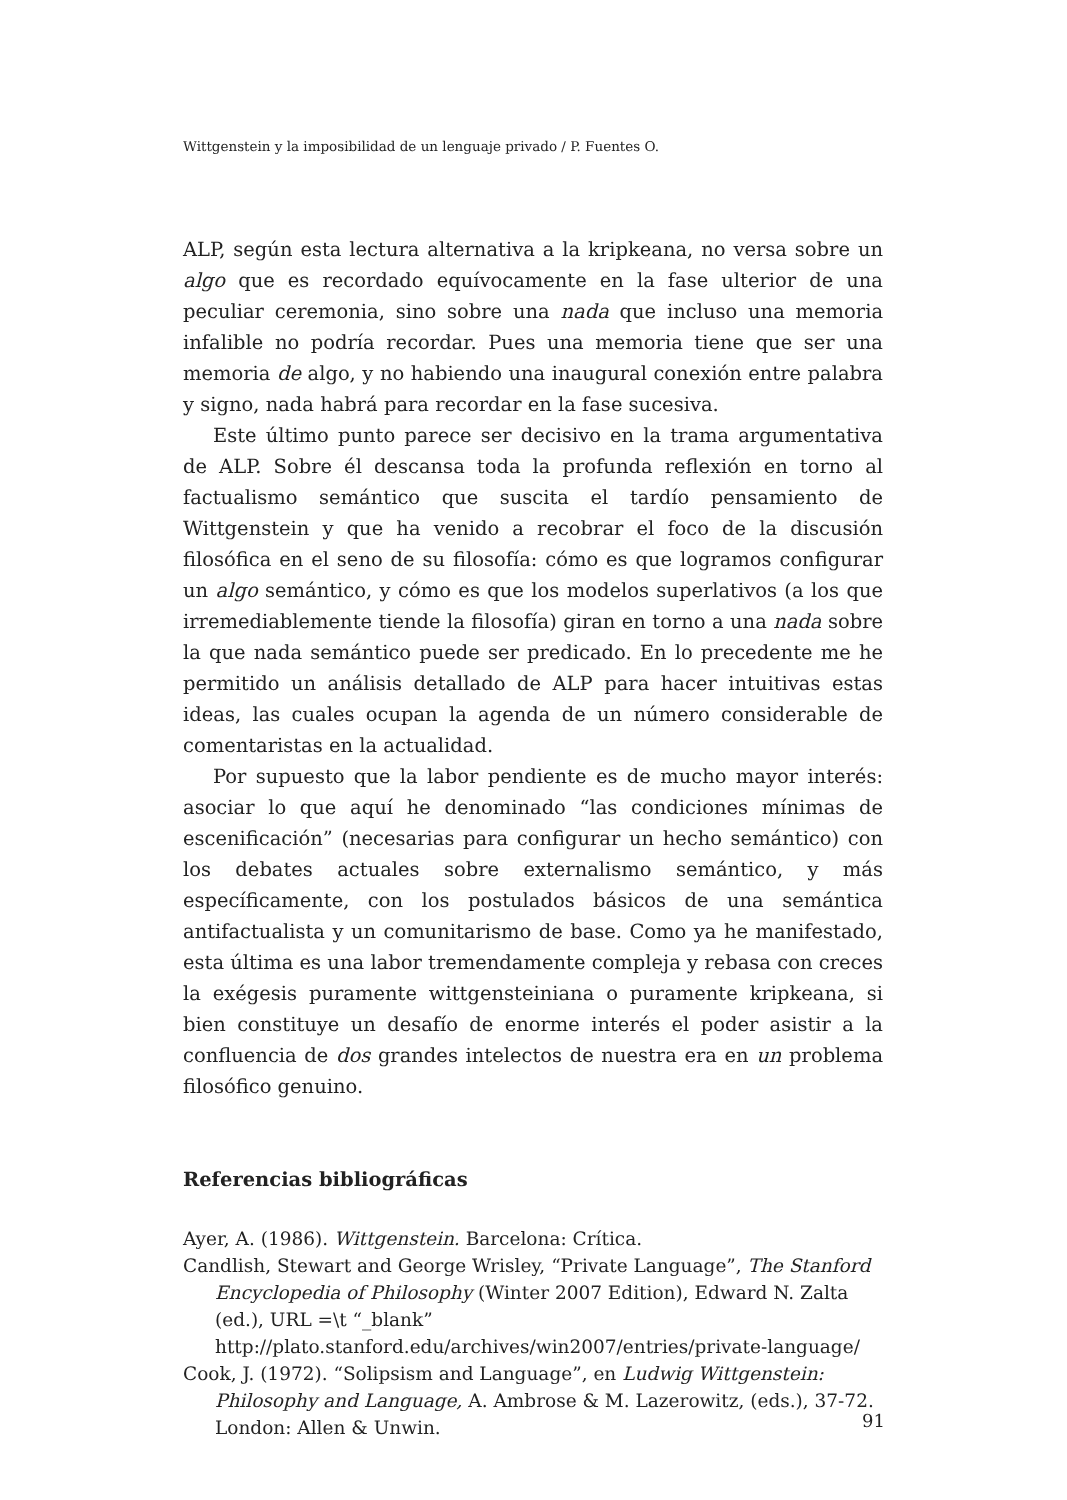Wittgenstein y la imposibilidad de un lenguaje privado / P. Fuentes O.
ALP, según esta lectura alternativa a la kripkeana, no versa sobre un algo que es recordado equívocamente en la fase ulterior de una peculiar ceremonia, sino sobre una nada que incluso una memoria infalible no podría recordar. Pues una memoria tiene que ser una memoria de algo, y no habiendo una inaugural conexión entre palabra y signo, nada habrá para recordar en la fase sucesiva.
Este último punto parece ser decisivo en la trama argumentativa de ALP. Sobre él descansa toda la profunda reflexión en torno al factualismo semántico que suscita el tardío pensamiento de Wittgenstein y que ha venido a recobrar el foco de la discusión filosófica en el seno de su filosofía: cómo es que logramos configurar un algo semántico, y cómo es que los modelos superlativos (a los que irremediablemente tiende la filosofía) giran en torno a una nada sobre la que nada semántico puede ser predicado. En lo precedente me he permitido un análisis detallado de ALP para hacer intuitivas estas ideas, las cuales ocupan la agenda de un número considerable de comentaristas en la actualidad.
Por supuesto que la labor pendiente es de mucho mayor interés: asociar lo que aquí he denominado “las condiciones mínimas de escenificación” (necesarias para configurar un hecho semántico) con los debates actuales sobre externalismo semántico, y más específicamente, con los postulados básicos de una semántica antifactualista y un comunitarismo de base. Como ya he manifestado, esta última es una labor tremendamente compleja y rebasa con creces la exégesis puramente wittgensteiniana o puramente kripkeana, si bien constituye un desafío de enorme interés el poder asistir a la confluencia de dos grandes intelectos de nuestra era en un problema filosófico genuino.
Referencias bibliográficas
Ayer, A. (1986). Wittgenstein. Barcelona: Crítica.
Candlish, Stewart and George Wrisley, “Private Language”, The Stanford Encyclopedia of Philosophy (Winter 2007 Edition), Edward N. Zalta (ed.), URL =\t “_blank” http://plato.stanford.edu/archives/win2007/entries/private-language/
Cook, J. (1972). “Solipsism and Language”, en Ludwig Wittgenstein: Philosophy and Language, A. Ambrose & M. Lazerowitz, (eds.), 37-72. London: Allen & Unwin.
91